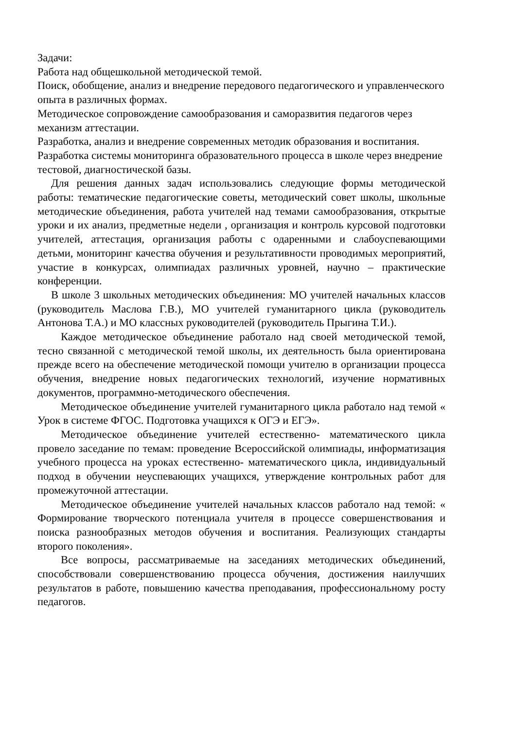Задачи:
Работа над общешкольной методической темой.
Поиск, обобщение, анализ и внедрение передового педагогического и управленческого опыта в различных формах.
Методическое сопровождение самообразования и саморазвития педагогов через механизм аттестации.
Разработка, анализ и внедрение современных методик образования и воспитания.
Разработка системы мониторинга образовательного процесса в школе через внедрение тестовой, диагностической базы.
Для решения данных задач использовались следующие формы методической работы: тематические педагогические советы, методический совет школы, школьные методические объединения, работа учителей над темами самообразования, открытые уроки и их анализ, предметные недели , организация и контроль курсовой подготовки учителей, аттестация, организация работы с одаренными и слабоуспевающими детьми, мониторинг качества обучения и результативности проводимых мероприятий, участие в конкурсах, олимпиадах различных уровней, научно – практические конференции.
В школе 3 школьных методических объединения: МО учителей начальных классов (руководитель Маслова Г.В.), МО учителей гуманитарного цикла (руководитель Антонова Т.А.) и МО классных руководителей (руководитель Прыгина Т.И.).
Каждое методическое объединение работало над своей методической темой, тесно связанной с методической темой школы, их деятельность была ориентирована прежде всего на обеспечение методической помощи учителю в организации процесса обучения, внедрение новых педагогических технологий, изучение нормативных документов, программно-методического обеспечения.
Методическое объединение учителей гуманитарного цикла работало над темой « Урок в системе ФГОС. Подготовка учащихся к ОГЭ и ЕГЭ».
Методическое объединение учителей естественно- математического цикла провело заседание по темам: проведение Всероссийской олимпиады, информатизация учебного процесса на уроках естественно- математического цикла, индивидуальный подход в обучении неуспевающих учащихся, утверждение контрольных работ для промежуточной аттестации.
Методическое объединение учителей начальных классов работало над темой: « Формирование творческого потенциала учителя в процессе совершенствования и поиска разнообразных методов обучения и воспитания. Реализующих стандарты второго поколения».
Все вопросы, рассматриваемые на заседаниях методических объединений, способствовали совершенствованию процесса обучения, достижения наилучших результатов в работе, повышению качества преподавания, профессиональному росту педагогов.